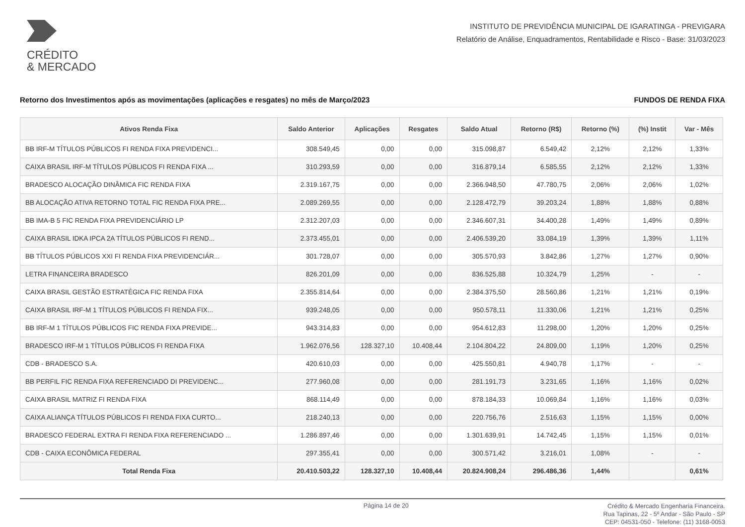CRÉDITO
& MERCADO
INSTITUTO DE PREVIDÊNCIA MUNICIPAL DE IGARATINGA - PREVIGARA
Relatório de Análise, Enquadramentos, Rentabilidade e Risco - Base: 31/03/2023
Retorno dos Investimentos após as movimentações (aplicações e resgates) no mês de Março/2023 FUNDOS DE RENDA FIXA
| Ativos Renda Fixa | Saldo Anterior | Aplicações | Resgates | Saldo Atual | Retorno (R$) | Retorno (%) | (%) Instit | Var - Mês |
| --- | --- | --- | --- | --- | --- | --- | --- | --- |
| BB IRF-M TÍTULOS PÚBLICOS FI RENDA FIXA PREVIDENCI... | 308.549,45 | 0,00 | 0,00 | 315.098,87 | 6.549,42 | 2,12% | 2,12% | 1,33% |
| CAIXA BRASIL IRF-M TÍTULOS PÚBLICOS FI RENDA FIXA ... | 310.293,59 | 0,00 | 0,00 | 316.879,14 | 6.585,55 | 2,12% | 2,12% | 1,33% |
| BRADESCO ALOCAÇÃO DINÂMICA FIC RENDA FIXA | 2.319.167,75 | 0,00 | 0,00 | 2.366.948,50 | 47.780,75 | 2,06% | 2,06% | 1,02% |
| BB ALOCAÇÃO ATIVA RETORNO TOTAL FIC RENDA FIXA PRE... | 2.089.269,55 | 0,00 | 0,00 | 2.128.472,79 | 39.203,24 | 1,88% | 1,88% | 0,88% |
| BB IMA-B 5 FIC RENDA FIXA PREVIDENCIÁRIO LP | 2.312.207,03 | 0,00 | 0,00 | 2.346.607,31 | 34.400,28 | 1,49% | 1,49% | 0,89% |
| CAIXA BRASIL IDKA IPCA 2A TÍTULOS PÚBLICOS FI REND... | 2.373.455,01 | 0,00 | 0,00 | 2.406.539,20 | 33.084,19 | 1,39% | 1,39% | 1,11% |
| BB TÍTULOS PÚBLICOS XXI FI RENDA FIXA PREVIDENCIÁR... | 301.728,07 | 0,00 | 0,00 | 305.570,93 | 3.842,86 | 1,27% | 1,27% | 0,90% |
| LETRA FINANCEIRA BRADESCO | 826.201,09 | 0,00 | 0,00 | 836.525,88 | 10.324,79 | 1,25% | - | - |
| CAIXA BRASIL GESTÃO ESTRATÉGICA FIC RENDA FIXA | 2.355.814,64 | 0,00 | 0,00 | 2.384.375,50 | 28.560,86 | 1,21% | 1,21% | 0,19% |
| CAIXA BRASIL IRF-M 1 TÍTULOS PÚBLICOS FI RENDA FIX... | 939.248,05 | 0,00 | 0,00 | 950.578,11 | 11.330,06 | 1,21% | 1,21% | 0,25% |
| BB IRF-M 1 TÍTULOS PÚBLICOS FIC RENDA FIXA PREVIDE... | 943.314,83 | 0,00 | 0,00 | 954.612,83 | 11.298,00 | 1,20% | 1,20% | 0,25% |
| BRADESCO IRF-M 1 TÍTULOS PÚBLICOS FI RENDA FIXA | 1.962.076,56 | 128.327,10 | 10.408,44 | 2.104.804,22 | 24.809,00 | 1,19% | 1,20% | 0,25% |
| CDB - BRADESCO S.A. | 420.610,03 | 0,00 | 0,00 | 425.550,81 | 4.940,78 | 1,17% | - | - |
| BB PERFIL FIC RENDA FIXA REFERENCIADO DI PREVIDENC... | 277.960,08 | 0,00 | 0,00 | 281.191,73 | 3.231,65 | 1,16% | 1,16% | 0,02% |
| CAIXA BRASIL MATRIZ FI RENDA FIXA | 868.114,49 | 0,00 | 0,00 | 878.184,33 | 10.069,84 | 1,16% | 1,16% | 0,03% |
| CAIXA ALIANÇA TÍTULOS PÚBLICOS FI RENDA FIXA CURTO... | 218.240,13 | 0,00 | 0,00 | 220.756,76 | 2.516,63 | 1,15% | 1,15% | 0,00% |
| BRADESCO FEDERAL EXTRA FI RENDA FIXA REFERENCIADO ... | 1.286.897,46 | 0,00 | 0,00 | 1.301.639,91 | 14.742,45 | 1,15% | 1,15% | 0,01% |
| CDB - CAIXA ECONÔMICA FEDERAL | 297.355,41 | 0,00 | 0,00 | 300.571,42 | 3.216,01 | 1,08% | - | - |
| Total Renda Fixa | 20.410.503,22 | 128.327,10 | 10.408,44 | 20.824.908,24 | 296.486,36 | 1,44% | | 0,61% |
Página 14 de 20
Crédito & Mercado Engenharia Financeira.
Rua Tapinas, 22 - 5º Andar - São Paulo - SP
CEP: 04531-050 - Telefone: (11) 3168-0053